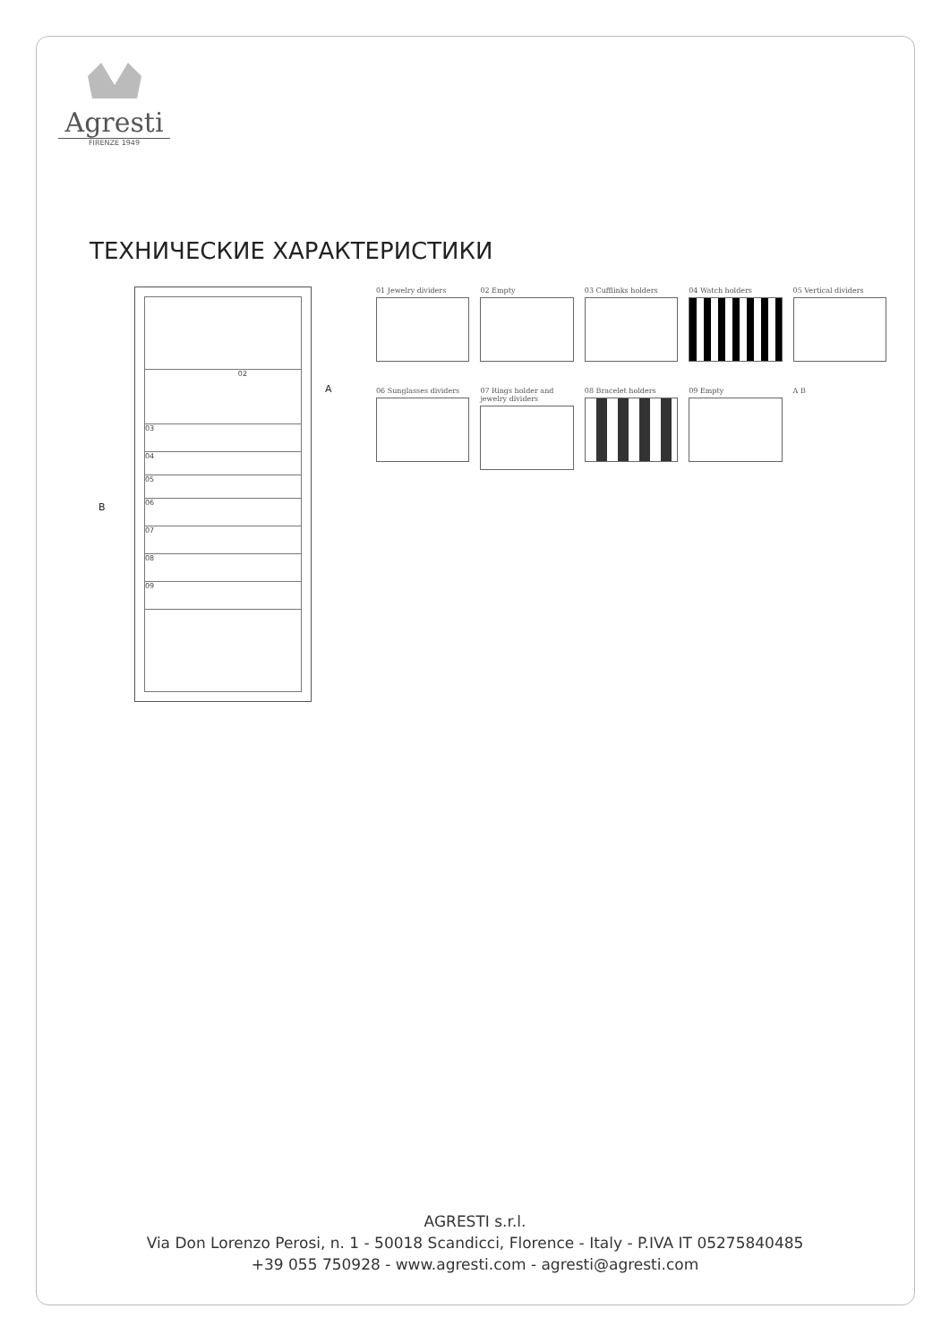Agresti
FIRENZE 1949
ТЕХНИЧЕСКИЕ ХАРАКТЕРИСТИКИ
B
A
02
03
04
05
06
07
08
09
01 Jewelry dividers
02 Empty
03 Cufflinks holders
04 Watch holders
05 Vertical dividers
06 Sunglasses dividers
07 Rings holder and jewelry dividers
08 Bracelet holders
09 Empty
A B
AGRESTI s.r.l.
Via Don Lorenzo Perosi, n. 1 - 50018 Scandicci, Florence - Italy - P.IVA IT 05275840485
+39 055 750928 - www.agresti.com - agresti@agresti.com